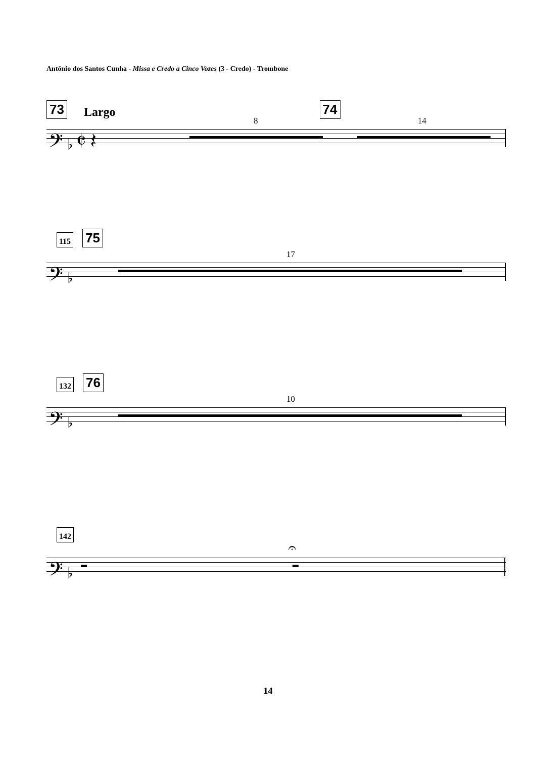Antônio dos Santos Cunha - Missa e Credo a Cinco Vozes (3 - Credo) - Trombone
73 Largo 74
𝄢 ♭ 𝄵 𝄽
8 14
115 75
𝄢 ♭
17
132 76
𝄢 ♭
10
142
𝄢 ♭
𝄐
14